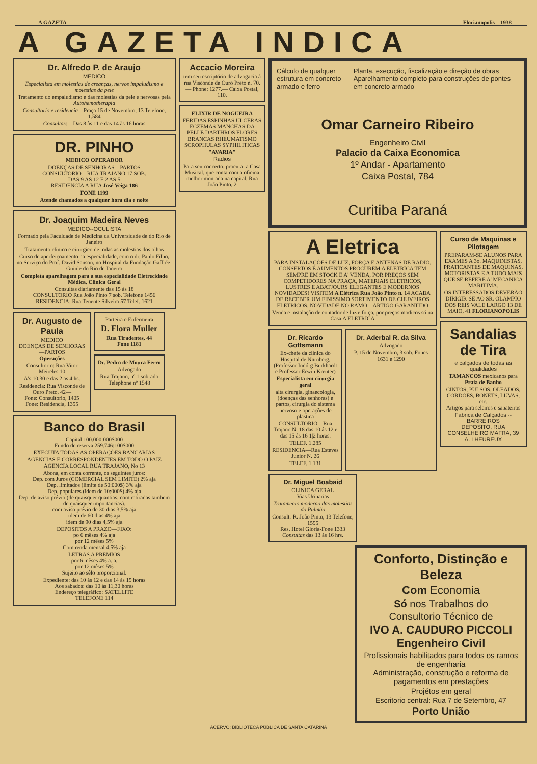A GAZETA Florianopolis—1938
A GAZETA INDICA
Dr. Alfredo P. de Araujo
MEDICO
Especialista em molestias de creanças, nervos impaludismo e molestias da pele
Tratamento do empaludismo e das molestias da pele e nervosas pela Autohemotherapia
Consultorio e residencia—Praça 15 de Novembro, 13 Telefone, 1.584
Consultas:—Das 8 às 11 e das 14 às 16 horas
DR. PINHO
MEDICO OPERADOR
DOENÇAS DE SENHORAS—PARTOS
CONSULTORIO—RUA TRAJANO 17 SOB.
DAS 9 AS 12 E 2 AS 5
RESIDENCIA A RUA José Veiga 186
FONE 1199
Atende chamados a qualquer hora dia e noite
Dr. Joaquim Madeira Neves
MEDICO--OCULISTA
Formado pela Faculdade de Medicina da Universidade de do Rio de Janeiro
Tratamento clinico e cirurgico de todas as molestias dos olhos
Curso de aperfeiçoamento na especialidade, com o dr. Paulo Filho, no Serviço do Prof. David Sanson, no Hospital da Fundação Gaffrée-Guinle do Rio de Janeiro
Completa aparelhagem para a sua especialidade Eletrecidade Médica, Clinica Geral
Consultas diariamente das 15 ás 18
CONSULTORIO Rua João Pinto 7 sob. Telefone 1456
RESIDENCIA: Rua Tenente Silveira 57 Telef. 1621
Dr. Augusto de Paula
MEDICO
DOENÇAS DE SENHORAS—PARTOS
Operações
Consultorio: Rua Vitor Meireles 10
A's 10,30 e das 2 as 4 hs.
Residencia: Rua Visconde de Ouro Preto, 42—
Fone: Consultorio, 1405
Fone: Residencia, 1355
Parteira e Enfermeira
D. Flora Muller
Rua Tiradentes, 44
Fone 1181
Dr. Pedro de Moura Ferro
Advogado
Rua Trajano, nº 1 sobrado
Telephone nº 1548
Banco do Brasil
Capital 100.000:000$000
Fundo de reserva 259.746:100$000
EXECUTA TODAS AS OPERAÇÕES BANCARIAS
AGENCIAS E CORRESPONDENTES EM TODO O PAIZ
AGENCIA LOCAL RUA TRAJANO, No 13
Abona, em conta corrente, os seguintes juros:
Dep. com Juros (COMERCIAL SEM LIMITE) 2% aja
Dep. limitados (limite de 50:000$) 3% aja
Dep. populares (idem de 10:000$) 4% aja
Dep. de aviso prévio (de quaisquer quantias, com retiradas tambem de quaisquer importancias).
com aviso prévio de 30 dias 3,5% aja
idem de 60 dias 4% aja
idem de 90 dias 4,5% aja
DEPOSITOS A PRAZO—FIXO:
po 6 mêses 4% aja
por 12 mêses 5%
Com renda mensal 4,5% aja
LETRAS A PREMIOS
por 6 mêses 4% a. a.
por 12 mêses 5%
Sujeito ao sêlo proporcional.
Expediente: das 10 ás 12 e das 14 ás 15 horas
Aos sabados: das 10 ás 11,30 horas
Endereço telegráfico: SATELLITE
TELEFONE 114
Accacio Moreira
tem seu escriptório de advogacia á rua Visconde de Ouro Preto n. 70. — Phone: 1277.— Caixa Postal, 110.
ELIXIR DE NOGUEIRA
FERIDAS ESPINHAS ULCERAS ECZEMAS MANCHAS DA PELLE DARTHROS FLORES BRANCAS RHEUMATISMO SCROPHULAS SYPHILITICAS
"AVARIA"
Radios
Para seu concerto, procurai a Casa Musical, que conta com a oficina melhor montada na capital. Rua João Pinto, 2
Cálculo de qualquer estrutura em concreto armado e ferro
Planta, execução, fiscalização e direção de obras Aparelhamento completo para construções de pontes em concreto armado
Omar Carneiro Ribeiro
Engenheiro Civil
Palacio da Caixa Economica
1º Andar - Apartamento
Caixa Postal, 784
Curitiba Paraná
A Eletrica
PARA INSTALAÇÕES DE LUZ, FORÇA E ANTENAS DE RADIO, CONSERTOS E AUMENTOS PROCUREM A ELETRICA TEM SEMPRE EM STOCK E A' VENDA, POR PREÇOS SEM COMPETIDORES NA PRAÇA, MATERIAIS ELETRICOS, LUSTRES E ABATJOURS ELEGANTES E MODERNOS NOVIDADES! VISITEM A Elétrica Rua João Pinto n. 14 ACABA DE RECEBER UM FINISSIMO SORTIMENTO DE CHUVEIROS ELETRICOS, NOVIDADE NO RAMO—ARTIGO GARANTIDO
Venda e instalação de contador de luz e força, por preços modicos só na Casa A ELETRICA
Dr. Ricardo Gottsmann
Ex-chefe da clinica do Hospital de Nürnberg, (Professor Indórg Burkhardt e Professor Erwin Kreuter)
Especialista em cirurgia geral
alta cirurgia, ginaecologia, (doenças das senhoras) e partos, cirurgia do sistema nervoso e operações de plastica
CONSULTORIO—Rua Trajano N. 18 das 10 ás 12 e das 15 ás 16 1|2 horas.
TELEF. 1.285
RESIDENCIA—Rua Esteves Junior N. 26
TELEF. 1.131
Dr. Aderbal R. da Silva
Advogado
P. 15 de Novembro, 3 sob. Fones 1631 e 1290
Dr. Miguel Boabaid
CLINICA GERAL
Vias Urinarias
Tratamento moderno das molestias do Pulmão
Consult.-R. João Pinto, 13 Telefone, 1595
Res. Hotel Gloria-Fone 1333
Consultas das 13 ás 16 hrs.
Curso de Maquinas e Pilotagem
PREPARAM-SE ALUNOS PARA EXAMES A 3o. MAQUINISTAS, PRATICANTES DE MAQUINAS, MOTORISTAS E A TUDO MAIS QUE SE REFERE A' MECANICA MARITIMA.
OS INTERESSADOS DEVERÃO DIRIGIR-SE AO SR. OLAMPIO DOS REIS VALE LARGO 13 DE MAIO, 41 FLORIANOPOLIS
Sandalias de Tira
e calçados de todas as qualidades
TAMANCOS mexicanos para Praia de Banho
CINTOS, PULSOS, OLEADOS, CORDÕES, BONETS, LUVAS, etc.
Artigos para seleiros e sapateiros
Fabrica de Calçados -- BARREIROS
DEPOSITO, RUA CONSELHEIRO MAFRA, 39
A. LHEUREUX
Conforto, Distinção e Beleza
Com Economia
Só nos Trabalhos do
Consultorio Técnico de
IVO A. CAUDURO PICCOLI
Engenheiro Civil
Profissionais habilitados para todos os ramos de engenharia
Administração, construção e reforma de pagamentos em prestações
Projétos em geral
Escritorio central: Rua 7 de Setembro, 47
Porto União
ACERVO: BIBLIOTECA PÚBLICA DE SANTA CATARINA